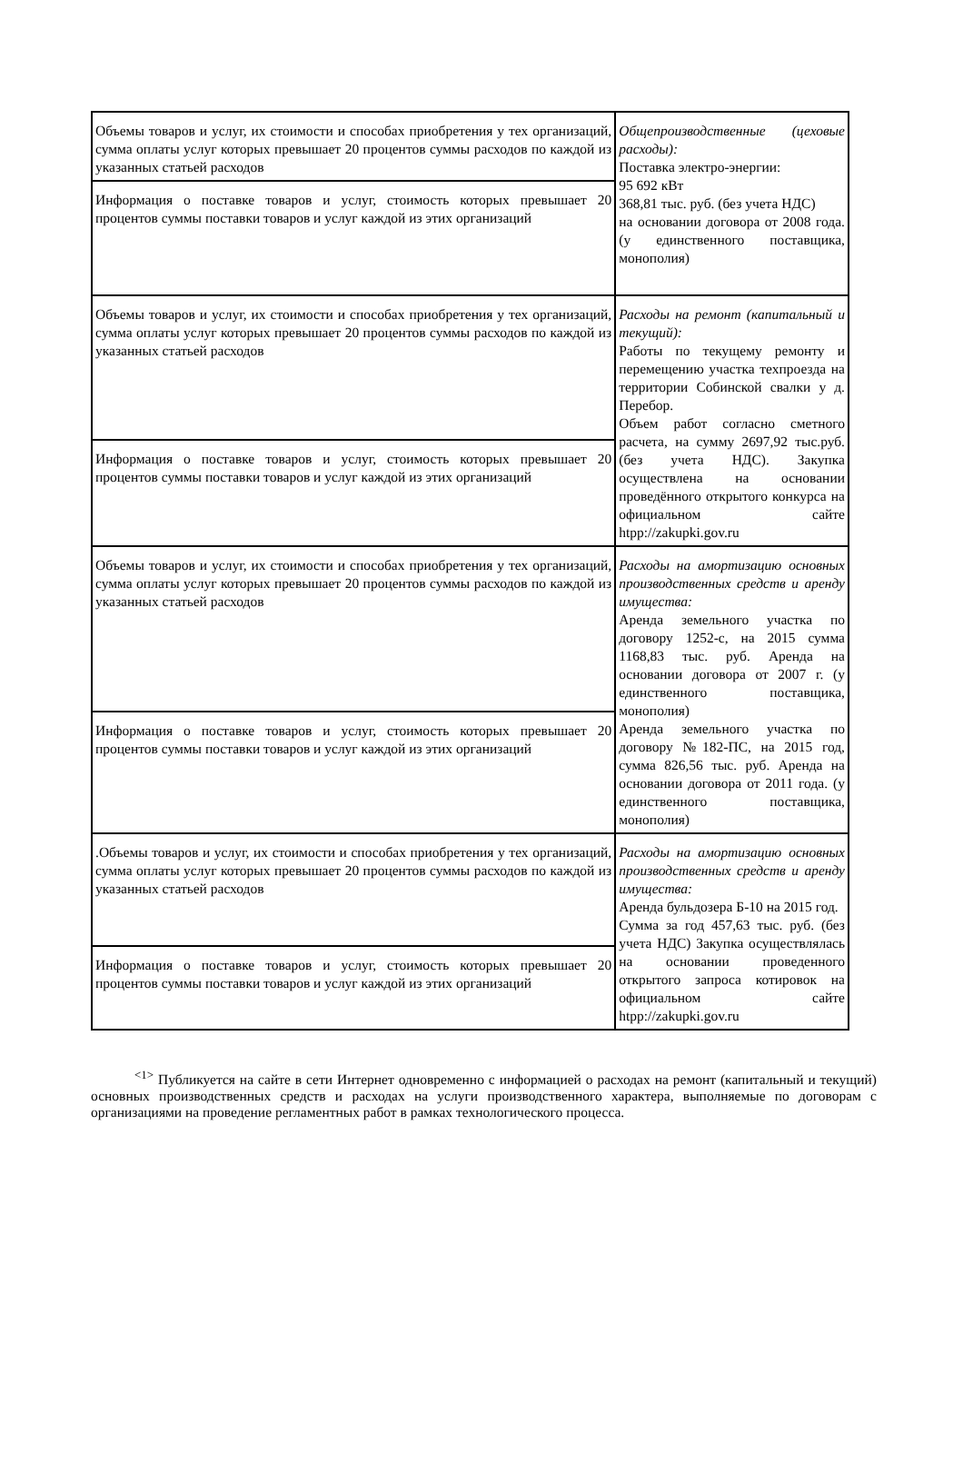| Объемы товаров и услуг, их стоимости и способах приобретения у тех организаций, сумма оплаты услуг которых превышает 20 процентов суммы расходов по каждой из указанных статьей расходов | Общепроизводственные (цеховые расходы): Поставка электро-энергии: 95 692 кВт 368,81 тыс. руб. (без учета НДС) на основании договора от 2008 года. (у единственного поставщика, монополия) |
| Информация о поставке товаров и услуг, стоимость которых превышает 20 процентов суммы поставки товаров и услуг каждой из этих организаций | |
| Объемы товаров и услуг, их стоимости и способах приобретения у тех организаций, сумма оплаты услуг которых превышает 20 процентов суммы расходов по каждой из указанных статьей расходов | Расходы на ремонт (капитальный и текущий): Работы по текущему ремонту и перемещению участка техпроезда на территории Собинской свалки у д. Перебор. Объем работ согласно сметного расчета, на сумму 2697,92 тыс.руб.(без учета НДС). Закупка осуществлена на основании проведённого открытого конкурса на официальном сайте htpp://zakupki.gov.ru |
| Информация о поставке товаров и услуг, стоимость которых превышает 20 процентов суммы поставки товаров и услуг каждой из этих организаций | |
| Объемы товаров и услуг, их стоимости и способах приобретения у тех организаций, сумма оплаты услуг которых превышает 20 процентов суммы расходов по каждой из указанных статьей расходов | Расходы на амортизацию основных производственных средств и аренду имущества: Аренда земельного участка по договору 1252-с, на 2015 сумма 1168,83 тыс. руб. Аренда на основании договора от 2007 г. (у единственного поставщика, монополия) Аренда земельного участка по договору №182-ПС, на 2015 год, сумма 826,56 тыс. руб. Аренда на основании договора от 2011 года. (у единственного поставщика, монополия) |
| Информация о поставке товаров и услуг, стоимость которых превышает 20 процентов суммы поставки товаров и услуг каждой из этих организаций | |
| .Объемы товаров и услуг, их стоимости и способах приобретения у тех организаций, сумма оплаты услуг которых превышает 20 процентов суммы расходов по каждой из указанных статьей расходов | Расходы на амортизацию основных производственных средств и аренду имущества: Аренда бульдозера Б-10 на 2015 год. Сумма за год 457,63 тыс. руб. (без учета НДС) Закупка осуществлялась на основании проведенного открытого запроса котировок на официальном сайте htpp://zakupki.gov.ru |
| Информация о поставке товаров и услуг, стоимость которых превышает 20 процентов суммы поставки товаров и услуг каждой из этих организаций | |
<sup><1></sup> Публикуется на сайте в сети Интернет одновременно с информацией о расходах на ремонт (капитальный и текущий) основных производственных средств и расходах на услуги производственного характера, выполняемые по договорам с организациями на проведение регламентных работ в рамках технологического процесса.